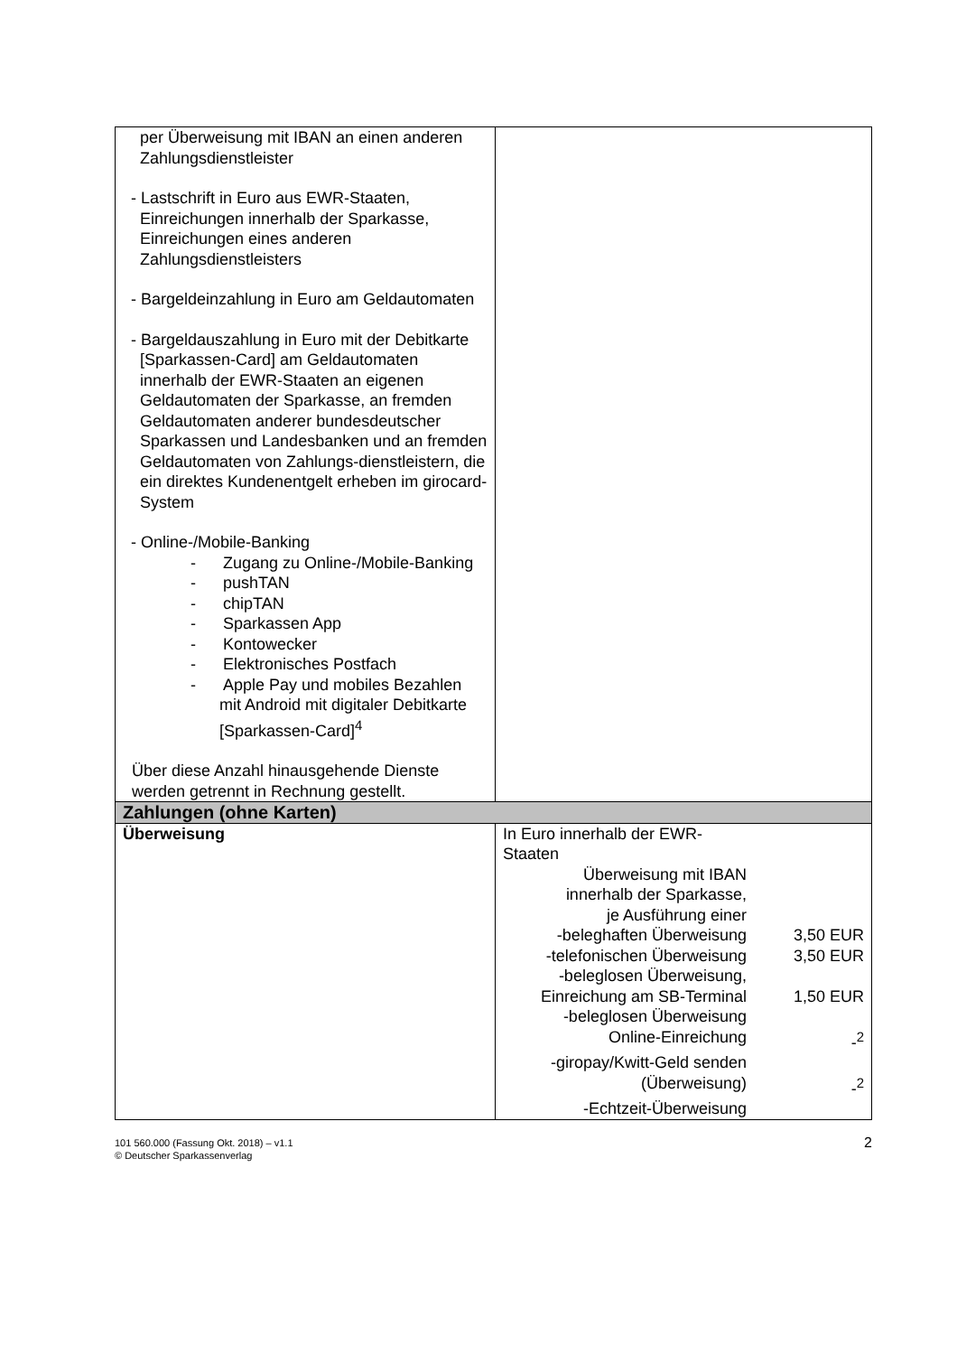| per Überweisung mit IBAN an einen anderen Zahlungsdienstleister - Lastschrift in Euro aus EWR-Staaten, Einreichungen innerhalb der Sparkasse, Einreichungen eines anderen Zahlungsdienstleisters - Bargeldeinzahlung in Euro am Geldautomaten - Bargeldauszahlung in Euro mit der Debitkarte [Sparkassen-Card] am Geldautomaten innerhalb der EWR-Staaten an eigenen Geldautomaten der Sparkasse, an fremden Geldautomaten anderer bundesdeutscher Sparkassen und Landesbanken und an fremden Geldautomaten von Zahlungs-dienstleistern, die ein direktes Kundenentgelt erheben im girocard-System - Online-/Mobile-Banking - Zugang zu Online-/Mobile-Banking - pushTAN - chipTAN - Sparkassen App - Kontowecker - Elektronisches Postfach - Apple Pay und mobiles Bezahlen mit Android mit digitaler Debitkarte [Sparkassen-Card]<sup>4</sup> Über diese Anzahl hinausgehende Dienste werden getrennt in Rechnung gestellt. | |
| Zahlungen (ohne Karten) | |
| Überweisung | In Euro innerhalb der EWR- Staaten Überweisung mit IBAN innerhalb der Sparkasse, je Ausführung einer -beleghaften Überweisung 3,50 EUR -telefonischen Überweisung 3,50 EUR -beleglosen Überweisung, Einreichung am SB-Terminal 1,50 EUR -beleglosen Überweisung Online-Einreichung -<sup>2</sup> -giropay/Kwitt-Geld senden (Überweisung) -<sup>2</sup> -Echtzeit-Überweisung |
101 560.000 (Fassung Okt. 2018) – v1.1
© Deutscher Sparkassenverlag
2